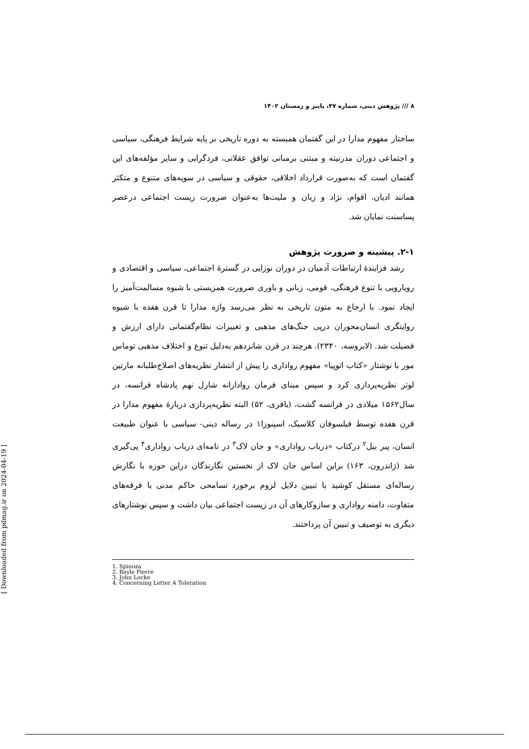۸ /// پژوهش دینی، شماره ۴۷، پاییز و زمستان ۱۴۰۲
ساختار مفهوم مدارا در این گفتمان همبسته به دوره تاریخی بر پایه شرایط فرهنگی، سیاسی و اجتماعی دوران مدرنیته و مبتنی برمبانی توافق عقلانی، فردگرایی و سایر مؤلفه‌های این گفتمان است که به‌صورت قرارداد اخلاقی، حقوقی و سیاسی در سویه‌های متنوع و متکثر همانند ادیان، اقوام، نژاد و زبان و ملیت‌ها به‌عنوان ضرورت زیست اجتماعی درعصر پساسنت نمایان شد.
۲-۱. پیشینه و ضرورت پژوهش
رشد فزایندهٔ ارتباطات آدمیان در دوران نوزایی در گسترهٔ اجتماعی، سیاسی و اقتصادی و رویارویی با تنوع فرهنگی، قومی، زبانی و باوری ضرورت همزیستی با شیوه مسالمت‌آمیز را ایجاد نمود. با ارجاع به متون تاریخی به نظر می‌رسد واژه مدارا تا قرن هفده با شیوه روایتگری انسان‌محوران درپی جنگ‌های مذهبی و تغییرات نظام‌گفتمانی دارای ارزش و فضیلت شد. (لابروسه، ۲۳۴۰). هرچند در قرن شانزدهم به‌دلیل تنوع و اختلاف مذهبی توماس مور با نوشتار «کتاب اتوپیا» مفهوم رواداری را پیش از انتشار نظریه‌های اصلاح‌طلبانه مارتین لوتر نظریه‌پردازی کرد و سپس مبنای فرمان روادارانه شارل نهم پادشاه فرانسه، در سال۱۵۶۲ میلادی در فرانسه گشت، (باقری، ۵۲) البته نظریه‌پردازی دربارهٔ مفهوم مدارا در قرن هفده توسط فیلسوفان کلاسیک، اسپنوزا۱ در رساله دینی- سیاسی با عنوان طبیعت انسان، پیر بیل<sup>۲</sup> درکتاب «درباب رواداری» و جان لاک<sup>۳</sup> در نامه‌ای درباب رواداری<sup>۴</sup> پی‌گیری شد (ژاندرون، ۱۶۳) براین اساس جان لاک از نخستین نگارندگان دراین حوزه با نگارش رساله‌ای مستقل کوشید با تبیین دلایل لزوم برخورد تسامحی حاکم مدنی با فرقه‌های متفاوت، دامنه رواداری و سازوکارهای آن در زیست اجتماعی بیان داشت و سپس نوشتارهای دیگری به توصیف و تبیین آن پرداختند.
1. Spinoza
2. Bayle Pierre
3. John Locke
4. Concerning Letter A Toleration
[ Downloaded from pdmag.ir on 2024-04-19 ]